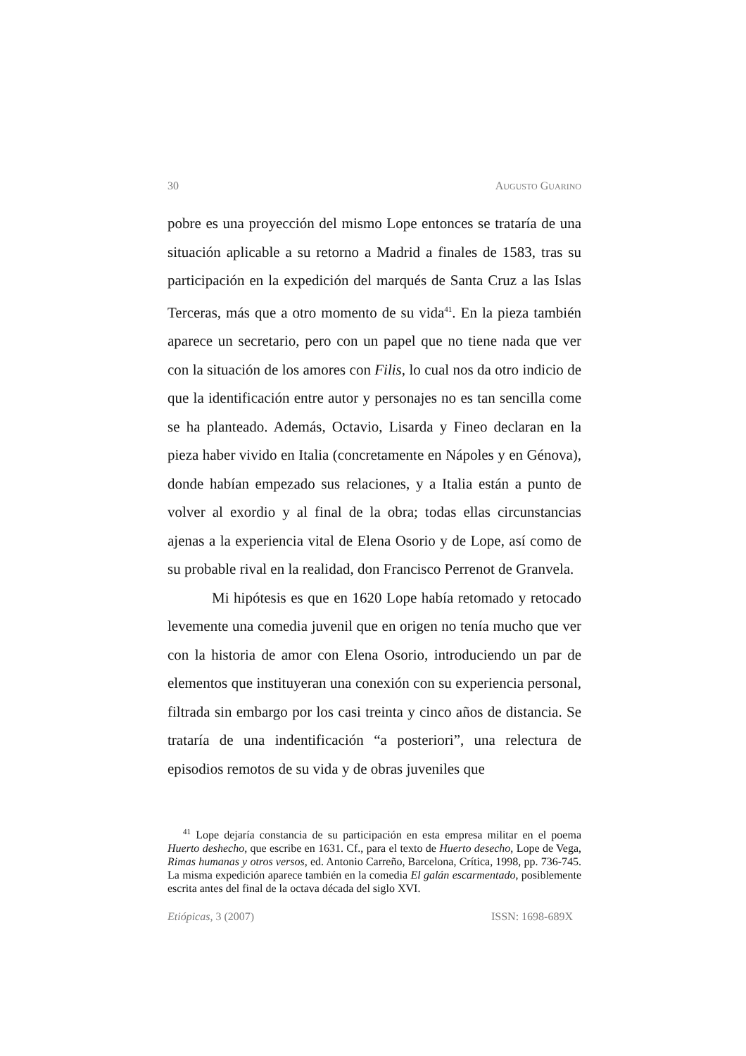30 AUGUSTO GUARINO
pobre es una proyección del mismo Lope entonces se trataría de una situación aplicable a su retorno a Madrid a finales de 1583, tras su participación en la expedición del marqués de Santa Cruz a las Islas Terceras, más que a otro momento de su vida<sup>41</sup>. En la pieza también aparece un secretario, pero con un papel que no tiene nada que ver con la situación de los amores con Filis, lo cual nos da otro indicio de que la identificación entre autor y personajes no es tan sencilla come se ha planteado. Además, Octavio, Lisarda y Fineo declaran en la pieza haber vivido en Italia (concretamente en Nápoles y en Génova), donde habían empezado sus relaciones, y a Italia están a punto de volver al exordio y al final de la obra; todas ellas circunstancias ajenas a la experiencia vital de Elena Osorio y de Lope, así como de su probable rival en la realidad, don Francisco Perrenot de Granvela.
Mi hipótesis es que en 1620 Lope había retomado y retocado levemente una comedia juvenil que en origen no tenía mucho que ver con la historia de amor con Elena Osorio, introduciendo un par de elementos que instituyeran una conexión con su experiencia personal, filtrada sin embargo por los casi treinta y cinco años de distancia. Se trataría de una indentificación “a posteriori”, una relectura de episodios remotos de su vida y de obras juveniles que
<sup>41</sup> Lope dejaría constancia de su participación en esta empresa militar en el poema Huerto deshecho, que escribe en 1631. Cf., para el texto de Huerto desecho, Lope de Vega, Rimas humanas y otros versos, ed. Antonio Carreño, Barcelona, Crítica, 1998, pp. 736-745. La misma expedición aparece también en la comedia El galán escarmentado, posiblemente escrita antes del final de la octava década del siglo XVI.
Etiópicas, 3 (2007) ISSN: 1698-689X